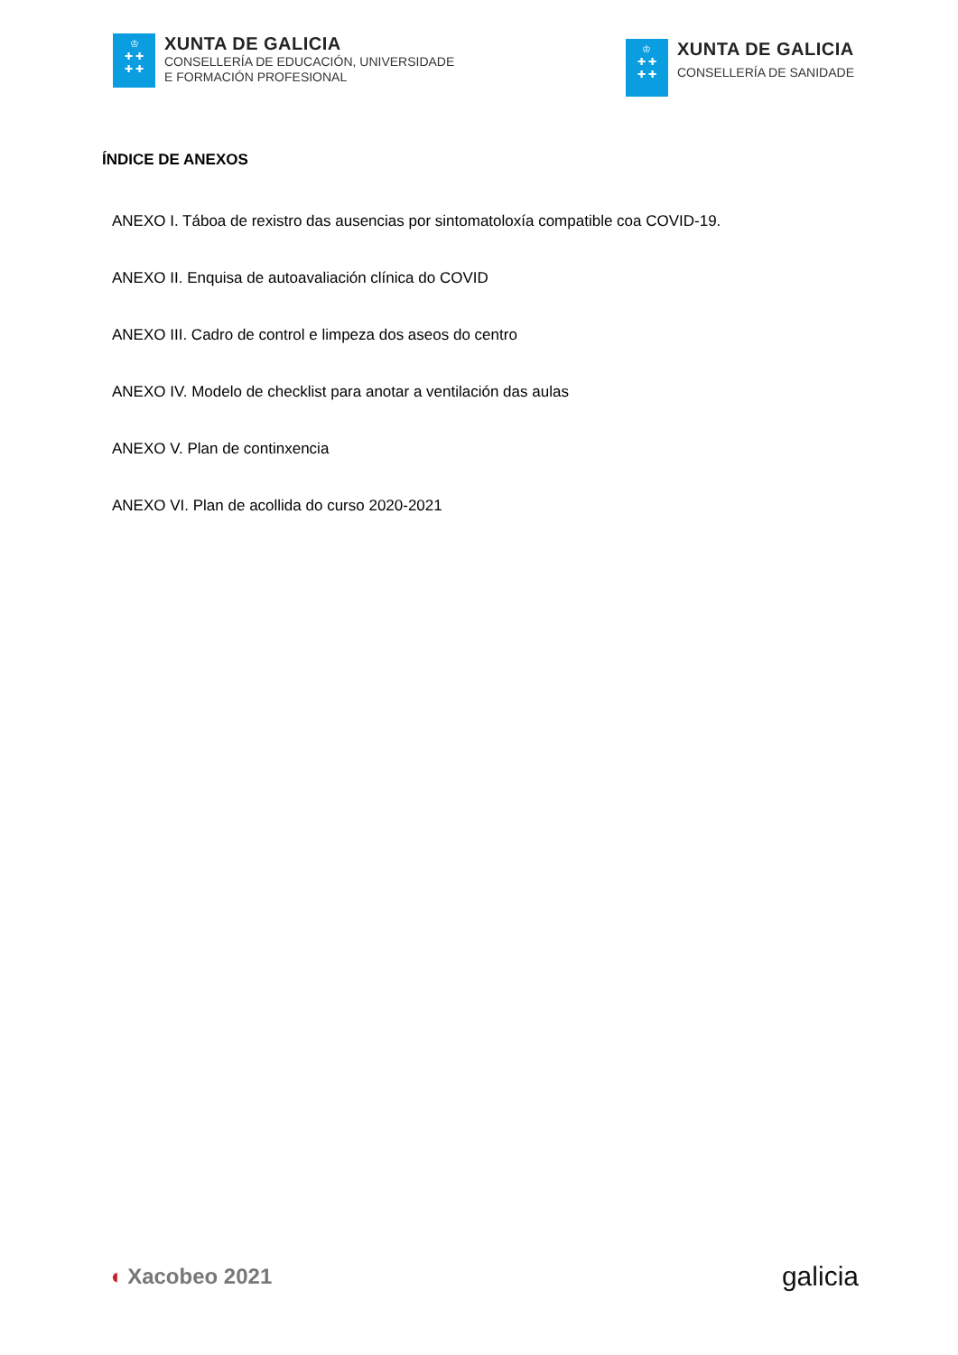♔
✚ ✚
✚ ✚
XUNTA DE GALICIA
CONSELLERÍA DE EDUCACIÓN, UNIVERSIDADE
E FORMACIÓN PROFESIONAL
♔
✚ ✚
✚ ✚
XUNTA DE GALICIA
CONSELLERÍA DE SANIDADE
ÍNDICE DE ANEXOS
ANEXO I. Táboa de rexistro das ausencias por sintomatoloxía compatible coa COVID-19.
ANEXO II. Enquisa de autoavaliación clínica do COVID
ANEXO III. Cadro de control e limpeza dos aseos do centro
ANEXO IV. Modelo de checklist para anotar a ventilación das aulas
ANEXO V. Plan de continxencia
ANEXO VI. Plan de acollida do curso 2020-2021
◖ Xacobeo 2021
galicia